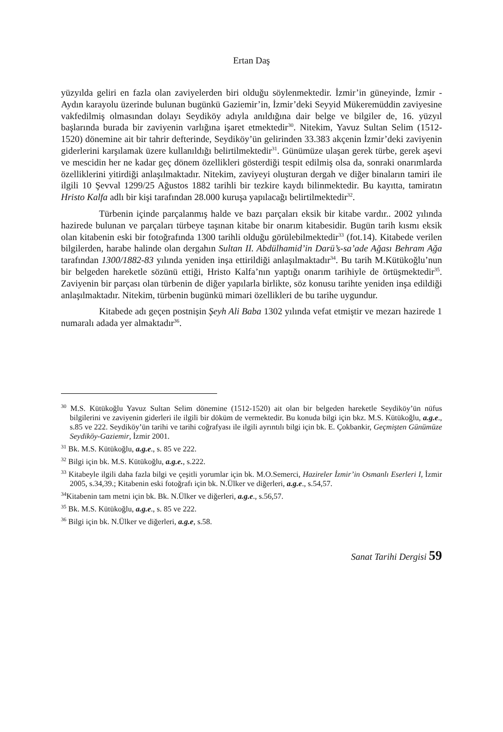Ertan Daş
yüzyılda geliri en fazla olan zaviyelerden biri olduğu söylenmektedir. İzmir’in güneyinde, İzmir -Aydın karayolu üzerinde bulunan bugünkü Gaziemir’in, İzmir’deki Seyyid Mükeremüddin zaviyesine vakfedilmiş olmasından dolayı Seydiköy adıyla anıldığına dair belge ve bilgiler de, 16. yüzyıl başlarında burada bir zaviyenin varlığına işaret etmektedir<sup>30</sup>. Nitekim, Yavuz Sultan Selim (1512-1520) dönemine ait bir tahrir defterinde, Seydiköy’ün gelirinden 33.383 akçenin İzmir’deki zaviyenin giderlerini karşılamak üzere kullanıldığı belirtilmektedir<sup>31</sup>. Günümüze ulaşan gerek türbe, gerek aşevi ve mescidin her ne kadar geç dönem özellikleri gösterdiği tespit edilmiş olsa da, sonraki onarımlarda özelliklerini yitirdiği anlaşılmaktadır. Nitekim, zaviyeyi oluşturan dergah ve diğer binaların tamiri ile ilgili 10 Şevval 1299/25 Ağustos 1882 tarihli bir tezkire kaydı bilinmektedir. Bu kayıtta, tamiratın Hristo Kalfa adlı bir kişi tarafından 28.000 kuruşa yapılacağı belirtilmektedir<sup>32</sup>.
Türbenin içinde parçalanmış halde ve bazı parçaları eksik bir kitabe vardır.. 2002 yılında hazirede bulunan ve parçaları türbeye taşınan kitabe bir onarım kitabesidir. Bugün tarih kısmı eksik olan kitabenin eski bir fotoğrafında 1300 tarihli olduğu görülebilmektedir<sup>33</sup> (fot.14). Kitabede verilen bilgilerden, harabe halinde olan dergahın Sultan II. Abdülhamid’in Darü’s-sa’ade Ağası Behram Ağa tarafından 1300/1882-83 yılında yeniden inşa ettirildiği anlaşılmaktadır<sup>34</sup>. Bu tarih M.Kütükoğlu’nun bir belgeden hareketle sözünü ettiği, Hristo Kalfa’nın yaptığı onarım tarihiyle de örtüşmektedir<sup>35</sup>. Zaviyenin bir parçası olan türbenin de diğer yapılarla birlikte, söz konusu tarihte yeniden inşa edildiği anlaşılmaktadır. Nitekim, türbenin bugünkü mimari özellikleri de bu tarihe uygundur.
Kitabede adı geçen postnişin Şeyh Ali Baba 1302 yılında vefat etmiştir ve mezarı hazirede 1 numaralı adada yer almaktadır<sup>36</sup>.
<sup>30</sup> M.S. Kütükoğlu Yavuz Sultan Selim dönemine (1512-1520) ait olan bir belgeden hareketle Seydiköy’ün nüfus bilgilerini ve zaviyenin giderleri ile ilgili bir döküm de vermektedir. Bu konuda bilgi için bkz. M.S. Kütükoğlu, a.g.e., s.85 ve 222. Seydiköy’ün tarihi ve tarihi coğrafyası ile ilgili ayrıntılı bilgi için bk. E. Çokbankir, Geçmişten Günümüze Seydiköy-Gaziemir, İzmir 2001.
<sup>31</sup> Bk. M.S. Kütükoğlu, a.g.e., s. 85 ve 222.
<sup>32</sup> Bilgi için bk. M.S. Kütükoğlu, a.g.e., s.222.
<sup>33</sup> Kitabeyle ilgili daha fazla bilgi ve çeşitli yorumlar için bk. M.O.Semerci, Hazireler İzmir’in Osmanlı Eserleri I, İzmir 2005, s.34,39.; Kitabenin eski fotoğrafı için bk. N.Ülker ve diğerleri, a.g.e., s.54,57.
<sup>34</sup> Kitabenin tam metni için bk. Bk. N.Ülker ve diğerleri, a.g.e., s.56,57.
<sup>35</sup> Bk. M.S. Kütükoğlu, a.g.e., s. 85 ve 222.
<sup>36</sup> Bilgi için bk. N.Ülker ve diğerleri, a.g.e, s.58.
Sanat Tarihi Dergisi 59